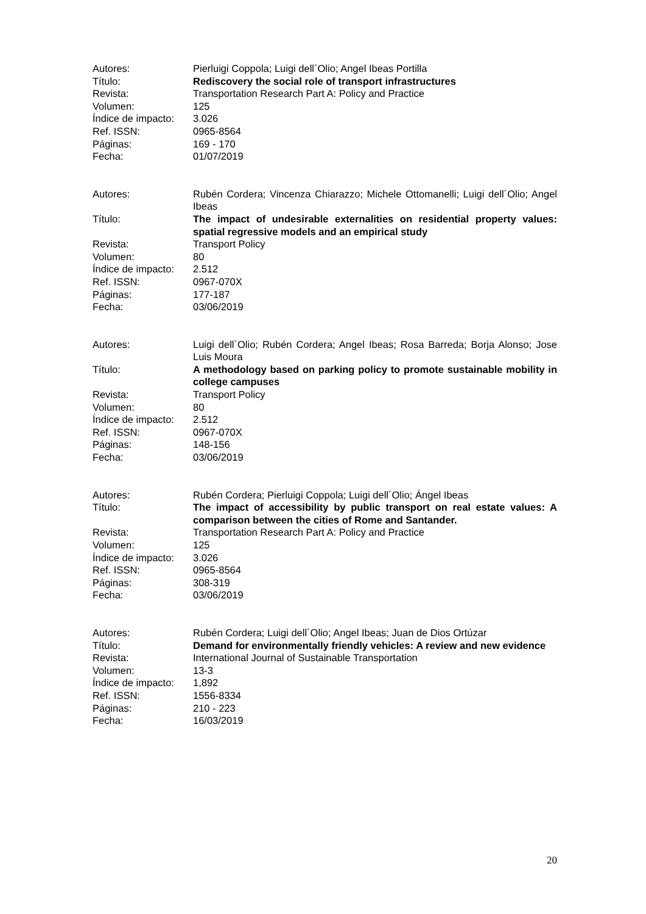Autores:
Pierluigi Coppola; Luigi dell´Olio; Angel Ibeas Portilla
Título:
Rediscovery the social role of transport infrastructures
Revista:
Transportation Research Part A: Policy and Practice
Volumen:
125
Índice de impacto:
3.026
Ref. ISSN:
0965-8564
Páginas:
169 - 170
Fecha:
01/07/2019
Autores:
Rubén Cordera; Vincenza Chiarazzo; Michele Ottomanelli; Luigi dell´Olio; Angel Ibeas
Título:
The impact of undesirable externalities on residential property values: spatial regressive models and an empirical study
Revista:
Transport Policy
Volumen:
80
Índice de impacto:
2.512
Ref. ISSN:
0967-070X
Páginas:
177-187
Fecha:
03/06/2019
Autores:
Luigi dell´Olio; Rubén Cordera; Angel Ibeas; Rosa Barreda; Borja Alonso; Jose Luis Moura
Título:
A methodology based on parking policy to promote sustainable mobility in college campuses
Revista:
Transport Policy
Volumen:
80
Índice de impacto:
2.512
Ref. ISSN:
0967-070X
Páginas:
148-156
Fecha:
03/06/2019
Autores:
Rubén Cordera; Pierluigi Coppola; Luigi dell´Olio; Ángel Ibeas
Título:
The impact of accessibility by public transport on real estate values: A comparison between the cities of Rome and Santander.
Revista:
Transportation Research Part A: Policy and Practice
Volumen:
125
Índice de impacto:
3.026
Ref. ISSN:
0965-8564
Páginas:
308-319
Fecha:
03/06/2019
Autores:
Rubén Cordera; Luigi dell´Olio; Angel Ibeas; Juan de Dios Ortúzar
Título:
Demand for environmentally friendly vehicles: A review and new evidence
Revista:
International Journal of Sustainable Transportation
Volumen:
13-3
Índice de impacto:
1,892
Ref. ISSN:
1556-8334
Páginas:
210 - 223
Fecha:
16/03/2019
20